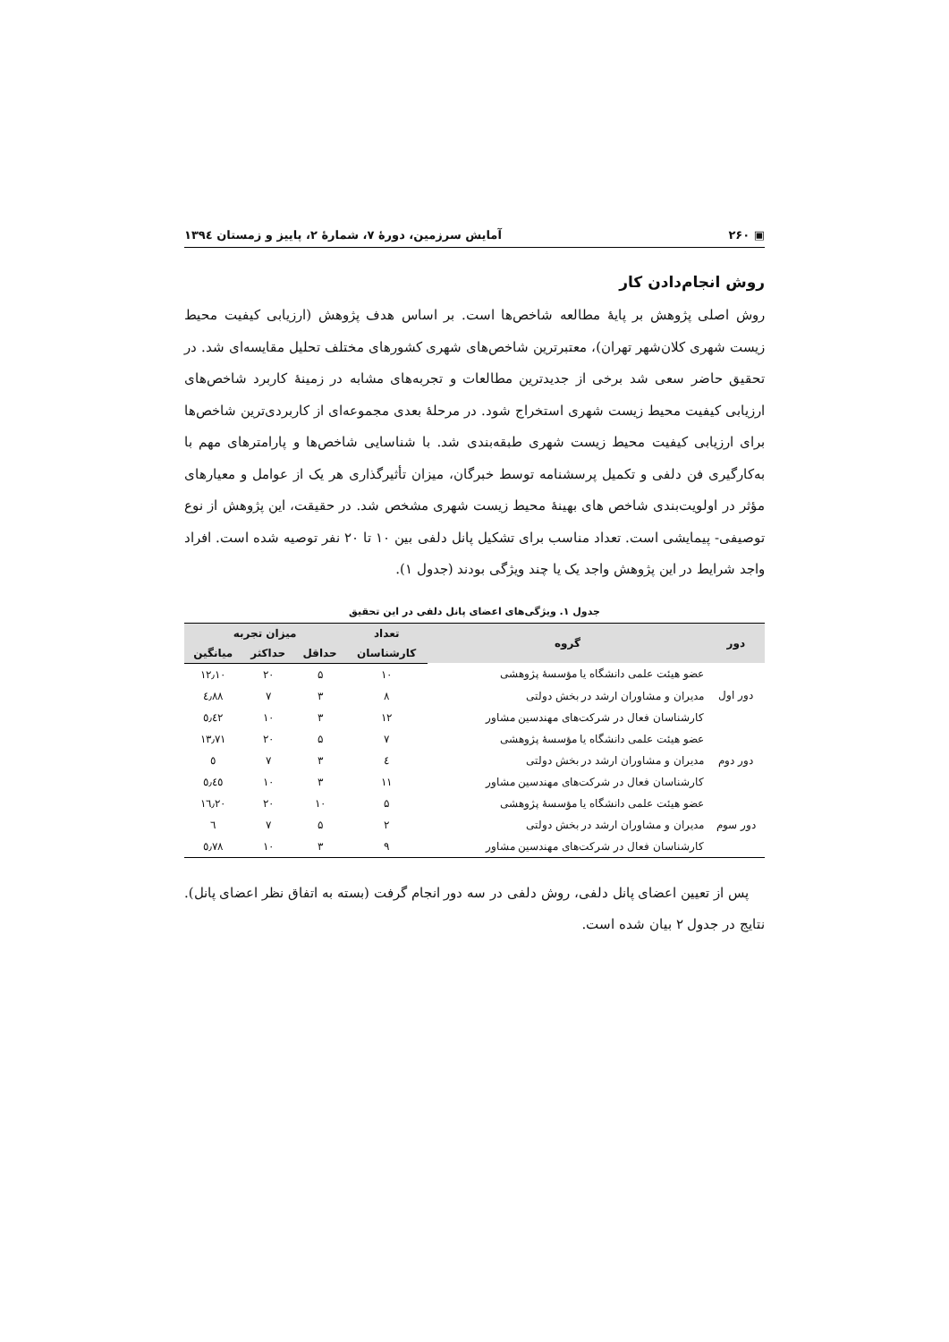▣ ۲۶۰ آمایش سرزمین، دورهٔ ۷، شمارهٔ ۲، پاییز و زمستان ۱۳۹٤
روش انجام‌دادن کار
روش اصلی پژوهش بر پایهٔ مطالعه شاخص‌ها است. بر اساس هدف پژوهش (ارزیابی کیفیت محیط زیست شهری کلان‌شهر تهران)، معتبرترین شاخص‌های شهری کشورهای مختلف تحلیل مقایسه‌ای شد. در تحقیق حاضر سعی شد برخی از جدیدترین مطالعات و تجربه‌های مشابه در زمینهٔ کاربرد شاخص‌های ارزیابی کیفیت محیط زیست شهری استخراج شود. در مرحلهٔ بعدی مجموعه‌ای از کاربردی‌ترین شاخص‌ها برای ارزیابی کیفیت محیط زیست شهری طبقه‌بندی شد. با شناسایی شاخص‌ها و پارامترهای مهم با به‌کارگیری فن دلفی و تکمیل پرسشنامه توسط خبرگان، میزان تأثیرگذاری هر یک از عوامل و معیارهای مؤثر در اولویت‌بندی شاخص های بهینهٔ محیط زیست شهری مشخص شد. در حقیقت، این پژوهش از نوع توصیفی- پیمایشی است. تعداد مناسب برای تشکیل پانل دلفی بین ۱۰ تا ۲۰ نفر توصیه شده است. افراد واجد شرایط در این پژوهش واجد یک یا چند ویژگی بودند (جدول ۱).
جدول ۱. ویژگی‌های اعضای پانل دلفی در این تحقیق
| دور | گروه | تعداد | میزان تجربه | | |
| --- | --- | --- | --- | --- | --- |
| | | کارشناسان | حداقل | حداکثر | میانگین |
| دور اول | عضو هیئت علمی دانشگاه یا مؤسسهٔ پژوهشی | ۱۰ | ۵ | ۲۰ | ۱۲٫۱۰ |
| | مدیران و مشاوران ارشد در بخش دولتی | ۸ | ۳ | ۷ | ٤٫۸۸ |
| | کارشناسان فعال در شرکت‌های مهندسین مشاور | ۱۲ | ۳ | ۱۰ | ٥٫٤۲ |
| دور دوم | عضو هیئت علمی دانشگاه یا مؤسسهٔ پژوهشی | ۷ | ۵ | ۲۰ | ۱۳٫۷۱ |
| | مدیران و مشاوران ارشد در بخش دولتی | ٤ | ۳ | ۷ | ٥ |
| | کارشناسان فعال در شرکت‌های مهندسین مشاور | ۱۱ | ۳ | ۱۰ | ٥٫٤٥ |
| دور سوم | عضو هیئت علمی دانشگاه یا مؤسسهٔ پژوهشی | ۵ | ۱۰ | ۲۰ | ۱٦٫۲۰ |
| | مدیران و مشاوران ارشد در بخش دولتی | ۲ | ۵ | ۷ | ٦ |
| | کارشناسان فعال در شرکت‌های مهندسین مشاور | ۹ | ۳ | ۱۰ | ٥٫۷۸ |
پس از تعیین اعضای پانل دلفی، روش دلفی در سه دور انجام گرفت (بسته به اتفاق نظر اعضای پانل). نتایج در جدول ۲ بیان شده است.